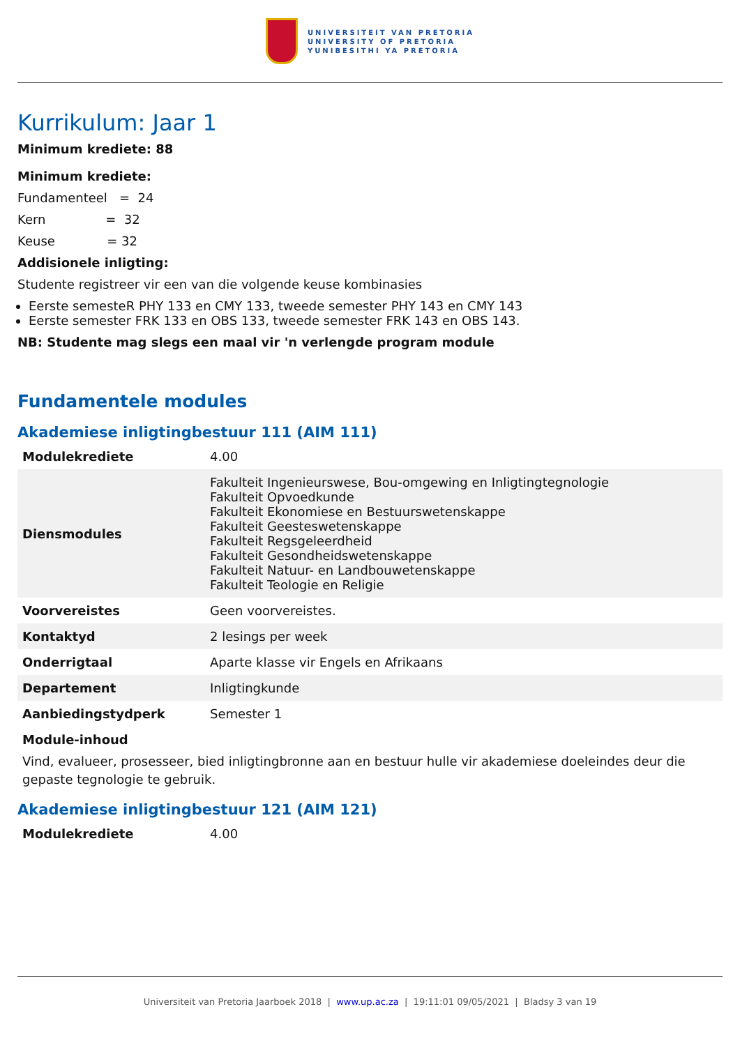UNIVERSITEIT VAN PRETORIA
UNIVERSITY OF PRETORIA
YUNIBESITHI YA PRETORIA
Kurrikulum: Jaar 1
Minimum krediete: 88
Minimum krediete:
Fundamenteel = 24
Kern = 32
Keuse = 32
Addisionele inligting:
Studente registreer vir een van die volgende keuse kombinasies
Eerste semesteR PHY 133 en CMY 133, tweede semester PHY 143 en CMY 143
Eerste semester FRK 133 en OBS 133, tweede semester FRK 143 en OBS 143.
NB: Studente mag slegs een maal vir 'n verlengde program module
Fundamentele modules
Akademiese inligtingbestuur 111 (AIM 111)
| Modulekrediete | 4.00 |
| Diensmodules | Fakulteit Ingenieurswese, Bou-omgewing en Inligtingtegnologie Fakulteit Opvoedkunde Fakulteit Ekonomiese en Bestuurswetenskappe Fakulteit Geesteswetenskappe Fakulteit Regsgeleerdheid Fakulteit Gesondheidswetenskappe Fakulteit Natuur- en Landbouwetenskappe Fakulteit Teologie en Religie |
| Voorvereistes | Geen voorvereistes. |
| Kontaktyd | 2 lesings per week |
| Onderrigtaal | Aparte klasse vir Engels en Afrikaans |
| Departement | Inligtingkunde |
| Aanbiedingstydperk | Semester 1 |
Module-inhoud
Vind, evalueer, prosesseer, bied inligtingbronne aan en bestuur hulle vir akademiese doeleindes deur die gepaste tegnologie te gebruik.
Akademiese inligtingbestuur 121 (AIM 121)
| Modulekrediete | 4.00 |
Universiteit van Pretoria Jaarboek 2018 | www.up.ac.za | 19:11:01 09/05/2021 | Bladsy 3 van 19